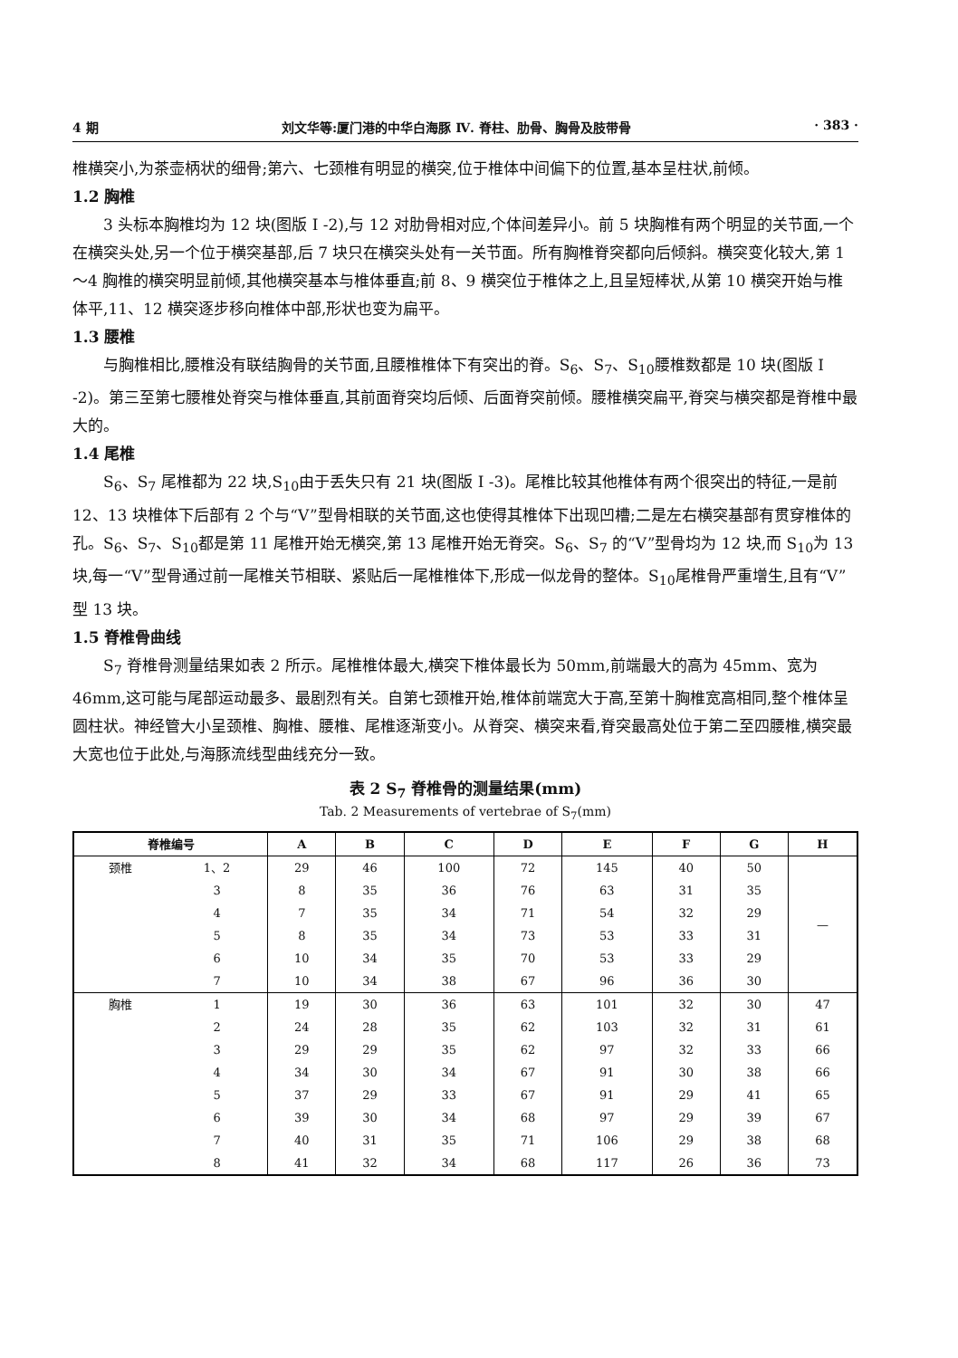4 期 刘文华等:厦门港的中华白海豚 Ⅳ. 脊柱、肋骨、胸骨及肢带骨 · 383 ·
椎横突小,为茶壶柄状的细骨;第六、七颈椎有明显的横突,位于椎体中间偏下的位置,基本呈柱状,前倾。
1.2 胸椎
3 头标本胸椎均为 12 块(图版 I -2),与 12 对肋骨相对应,个体间差异小。前 5 块胸椎有两个明显的关节面,一个在横突头处,另一个位于横突基部,后 7 块只在横突头处有一关节面。所有胸椎脊突都向后倾斜。横突变化较大,第 1～4 胸椎的横突明显前倾,其他横突基本与椎体垂直;前 8、9 横突位于椎体之上,且呈短棒状,从第 10 横突开始与椎体平,11、12 横突逐步移向椎体中部,形状也变为扁平。
1.3 腰椎
与胸椎相比,腰椎没有联结胸骨的关节面,且腰椎椎体下有突出的脊。S<sub>6</sub>、S<sub>7</sub>、S<sub>10</sub>腰椎数都是 10 块(图版 I -2)。第三至第七腰椎处脊突与椎体垂直,其前面脊突均后倾、后面脊突前倾。腰椎横突扁平,脊突与横突都是脊椎中最大的。
1.4 尾椎
S<sub>6</sub>、S<sub>7</sub> 尾椎都为 22 块,S<sub>10</sub>由于丢失只有 21 块(图版 I -3)。尾椎比较其他椎体有两个很突出的特征,一是前 12、13 块椎体下后部有 2 个与“V”型骨相联的关节面,这也使得其椎体下出现凹槽;二是左右横突基部有贯穿椎体的孔。S<sub>6</sub>、S<sub>7</sub>、S<sub>10</sub>都是第 11 尾椎开始无横突,第 13 尾椎开始无脊突。S<sub>6</sub>、S<sub>7</sub> 的“V”型骨均为 12 块,而 S<sub>10</sub>为 13 块,每一“V”型骨通过前一尾椎关节相联、紧贴后一尾椎椎体下,形成一似龙骨的整体。S<sub>10</sub>尾椎骨严重增生,且有“V”型 13 块。
1.5 脊椎骨曲线
S<sub>7</sub> 脊椎骨测量结果如表 2 所示。尾椎椎体最大,横突下椎体最长为 50mm,前端最大的高为 45mm、宽为 46mm,这可能与尾部运动最多、最剧烈有关。自第七颈椎开始,椎体前端宽大于高,至第十胸椎宽高相同,整个椎体呈圆柱状。神经管大小呈颈椎、胸椎、腰椎、尾椎逐渐变小。从脊突、横突来看,脊突最高处位于第二至四腰椎,横突最大宽也位于此处,与海豚流线型曲线充分一致。
表 2 S<sub>7</sub> 脊椎骨的测量结果(mm)
Tab. 2 Measurements of vertebrae of S<sub>7</sub>(mm)
| 脊椎编号 | | A | B | C | D | E | F | G | H |
| --- | --- | --- | --- | --- | --- | --- | --- | --- | --- |
| 颈椎 | 1、2 | 29 | 46 | 100 | 72 | 145 | 40 | 50 | — |
| | 3 | 8 | 35 | 36 | 76 | 63 | 31 | 35 | |
| | 4 | 7 | 35 | 34 | 71 | 54 | 32 | 29 | |
| | 5 | 8 | 35 | 34 | 73 | 53 | 33 | 31 | |
| | 6 | 10 | 34 | 35 | 70 | 53 | 33 | 29 | |
| | 7 | 10 | 34 | 38 | 67 | 96 | 36 | 30 | |
| 胸椎 | 1 | 19 | 30 | 36 | 63 | 101 | 32 | 30 | 47 |
| | 2 | 24 | 28 | 35 | 62 | 103 | 32 | 31 | 61 |
| | 3 | 29 | 29 | 35 | 62 | 97 | 32 | 33 | 66 |
| | 4 | 34 | 30 | 34 | 67 | 91 | 30 | 38 | 66 |
| | 5 | 37 | 29 | 33 | 67 | 91 | 29 | 41 | 65 |
| | 6 | 39 | 30 | 34 | 68 | 97 | 29 | 39 | 67 |
| | 7 | 40 | 31 | 35 | 71 | 106 | 29 | 38 | 68 |
| | 8 | 41 | 32 | 34 | 68 | 117 | 26 | 36 | 73 |